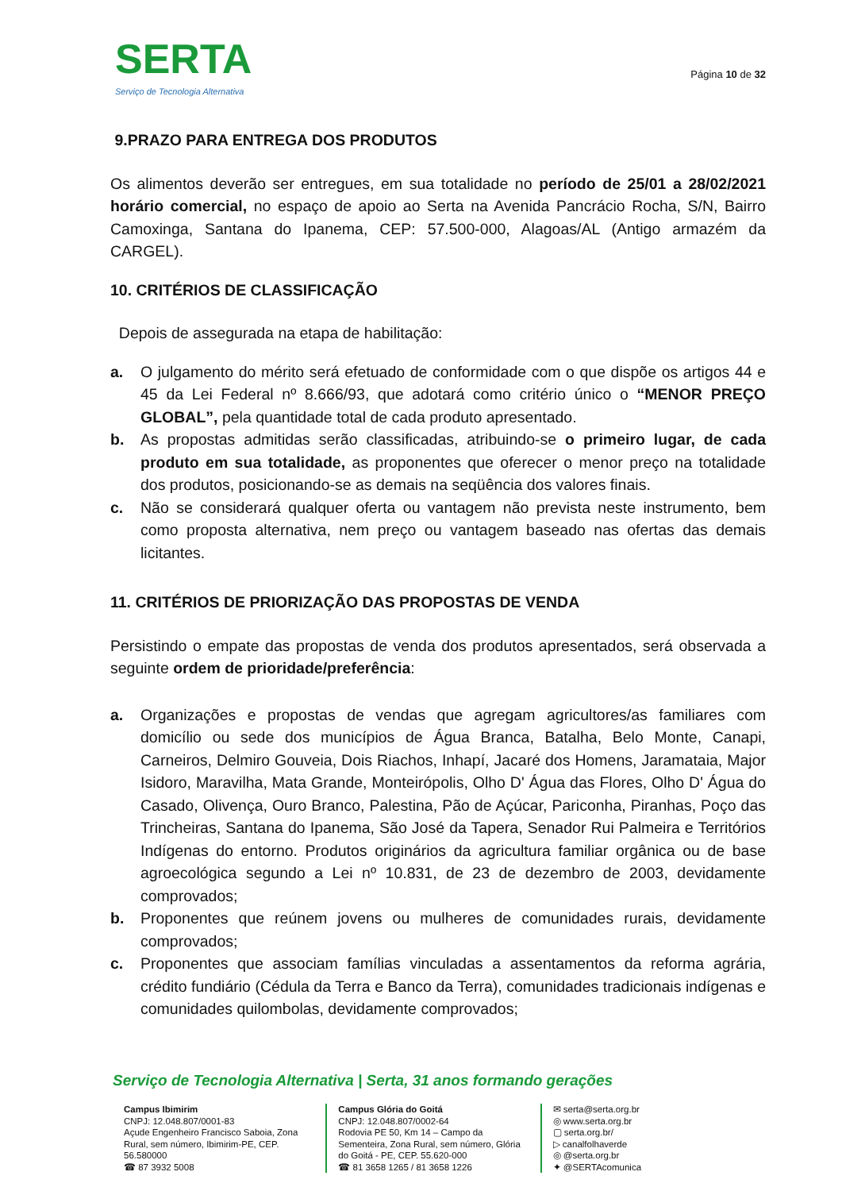SERTA
Serviço de Tecnologia Alternativa
Página 10 de 32
9.PRAZO PARA ENTREGA DOS PRODUTOS
Os alimentos deverão ser entregues, em sua totalidade no período de 25/01 a 28/02/2021 horário comercial, no espaço de apoio ao Serta na Avenida Pancrácio Rocha, S/N, Bairro Camoxinga, Santana do Ipanema, CEP: 57.500-000, Alagoas/AL (Antigo armazém da CARGEL).
10. CRITÉRIOS DE CLASSIFICAÇÃO
Depois de assegurada na etapa de habilitação:
a. O julgamento do mérito será efetuado de conformidade com o que dispõe os artigos 44 e 45 da Lei Federal nº 8.666/93, que adotará como critério único o “MENOR PREÇO GLOBAL”, pela quantidade total de cada produto apresentado.
b. As propostas admitidas serão classificadas, atribuindo-se o primeiro lugar, de cada produto em sua totalidade, as proponentes que oferecer o menor preço na totalidade dos produtos, posicionando-se as demais na seqüência dos valores finais.
c. Não se considerará qualquer oferta ou vantagem não prevista neste instrumento, bem como proposta alternativa, nem preço ou vantagem baseado nas ofertas das demais licitantes.
11. CRITÉRIOS DE PRIORIZAÇÃO DAS PROPOSTAS DE VENDA
Persistindo o empate das propostas de venda dos produtos apresentados, será observada a seguinte ordem de prioridade/preferência:
a. Organizações e propostas de vendas que agregam agricultores/as familiares com domicílio ou sede dos municípios de Água Branca, Batalha, Belo Monte, Canapi, Carneiros, Delmiro Gouveia, Dois Riachos, Inhapí, Jacaré dos Homens, Jaramataia, Major Isidoro, Maravilha, Mata Grande, Monteirópolis, Olho D' Água das Flores, Olho D' Água do Casado, Olivença, Ouro Branco, Palestina, Pão de Açúcar, Pariconha, Piranhas, Poço das Trincheiras, Santana do Ipanema, São José da Tapera, Senador Rui Palmeira e Territórios Indígenas do entorno. Produtos originários da agricultura familiar orgânica ou de base agroecológica segundo a Lei nº 10.831, de 23 de dezembro de 2003, devidamente comprovados;
b. Proponentes que reúnem jovens ou mulheres de comunidades rurais, devidamente comprovados;
c. Proponentes que associam famílias vinculadas a assentamentos da reforma agrária, crédito fundiário (Cédula da Terra e Banco da Terra), comunidades tradicionais indígenas e comunidades quilombolas, devidamente comprovados;
Serviço de Tecnologia Alternativa | Serta, 31 anos formando gerações
Campus Ibimirim
CNPJ: 12.048.807/0001-83
Açude Engenheiro Francisco Saboia, Zona Rural, sem número, Ibimirim-PE, CEP. 56.580000
☎ 87 3932 5008
Campus Glória do Goitá
CNPJ: 12.048.807/0002-64
Rodovia PE 50, Km 14 – Campo da Sementeira, Zona Rural, sem número, Glória do Goitá - PE, CEP. 55.620-000
☎ 81 3658 1265 / 81 3658 1226
✉ serta@serta.org.br
◎ www.serta.org.br
▢ serta.org.br/
▷ canalfolhaverde
◎ @serta.org.br
✦ @SERTAcomunica